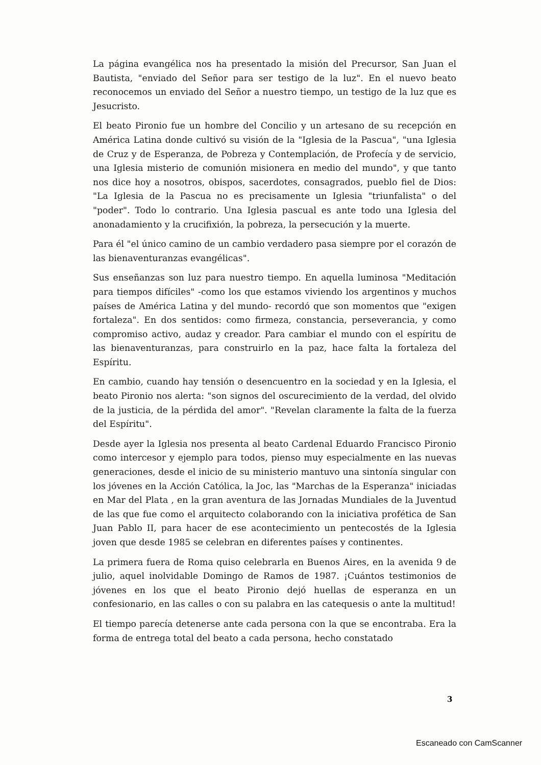La página evangélica nos ha presentado la misión del Precursor, San Juan el Bautista, "enviado del Señor para ser testigo de la luz". En el nuevo beato reconocemos un enviado del Señor a nuestro tiempo, un testigo de la luz que es Jesucristo.
El beato Pironio fue un hombre del Concilio y un artesano de su recepción en América Latina donde cultivó su visión de la "Iglesia de la Pascua", "una Iglesia de Cruz y de Esperanza, de Pobreza y Contemplación, de Profecía y de servicio, una Iglesia misterio de comunión misionera en medio del mundo", y que tanto nos dice hoy a nosotros, obispos, sacerdotes, consagrados, pueblo fiel de Dios: "La Iglesia de la Pascua no es precisamente un Iglesia "triunfalista" o del "poder". Todo lo contrario. Una Iglesia pascual es ante todo una Iglesia del anonadamiento y la crucifixión, la pobreza, la persecución y la muerte.
Para él "el único camino de un cambio verdadero pasa siempre por el corazón de las bienaventuranzas evangélicas".
Sus enseñanzas son luz para nuestro tiempo. En aquella luminosa "Meditación para tiempos difíciles" -como los que estamos viviendo los argentinos y muchos países de América Latina y del mundo- recordó que son momentos que "exigen fortaleza". En dos sentidos: como firmeza, constancia, perseverancia, y como compromiso activo, audaz y creador. Para cambiar el mundo con el espíritu de las bienaventuranzas, para construirlo en la paz, hace falta la fortaleza del Espíritu.
En cambio, cuando hay tensión o desencuentro en la sociedad y en la Iglesia, el beato Pironio nos alerta: "son signos del oscurecimiento de la verdad, del olvido de la justicia, de la pérdida del amor". "Revelan claramente la falta de la fuerza del Espíritu".
Desde ayer la Iglesia nos presenta al beato Cardenal Eduardo Francisco Pironio como intercesor y ejemplo para todos, pienso muy especialmente en las nuevas generaciones, desde el inicio de su ministerio mantuvo una sintonía singular con los jóvenes en la Acción Católica, la Joc, las "Marchas de la Esperanza" iniciadas en Mar del Plata , en la gran aventura de las Jornadas Mundiales de la Juventud de las que fue como el arquitecto colaborando con la iniciativa profética de San Juan Pablo II, para hacer de ese acontecimiento un pentecostés de la Iglesia joven que desde 1985 se celebran en diferentes países y continentes.
La primera fuera de Roma quiso celebrarla en Buenos Aires, en la avenida 9 de julio, aquel inolvidable Domingo de Ramos de 1987. ¡Cuántos testimonios de jóvenes en los que el beato Pironio dejó huellas de esperanza en un confesionario, en las calles o con su palabra en las catequesis o ante la multitud!
El tiempo parecía detenerse ante cada persona con la que se encontraba. Era la forma de entrega total del beato a cada persona, hecho constatado
3
Escaneado con CamScanner